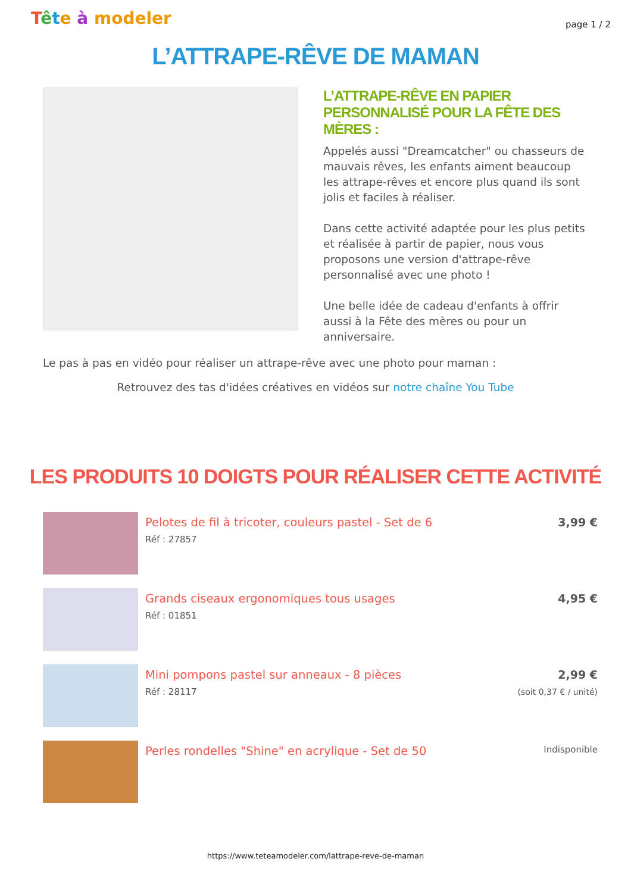Tête à modeler
page 1 / 2
L’ATTRAPE-RÊVE DE MAMAN
L’ATTRAPE-RÊVE EN PAPIER PERSONNALISÉ POUR LA FÊTE DES MÈRES :
Appelés aussi "Dreamcatcher" ou chasseurs de mauvais rêves, les enfants aiment beaucoup les attrape-rêves et encore plus quand ils sont jolis et faciles à réaliser.
Dans cette activité adaptée pour les plus petits et réalisée à partir de papier, nous vous proposons une version d'attrape-rêve personnalisé avec une photo !
Une belle idée de cadeau d'enfants à offrir aussi à la Fête des mères ou pour un anniversaire.
Le pas à pas en vidéo pour réaliser un attrape-rêve avec une photo pour maman :
Retrouvez des tas d'idées créatives en vidéos sur notre chaîne You Tube
LES PRODUITS 10 DOIGTS POUR RÉALISER CETTE ACTIVITÉ
Pelotes de fil à tricoter, couleurs pastel - Set de 6
Réf : 27857
3,99 €
Grands ciseaux ergonomiques tous usages
Réf : 01851
4,95 €
Mini pompons pastel sur anneaux - 8 pièces
Réf : 28117
2,99 €
(soit 0,37 € / unité)
Perles rondelles "Shine" en acrylique - Set de 50
Indisponible
https://www.teteamodeler.com/lattrape-reve-de-maman